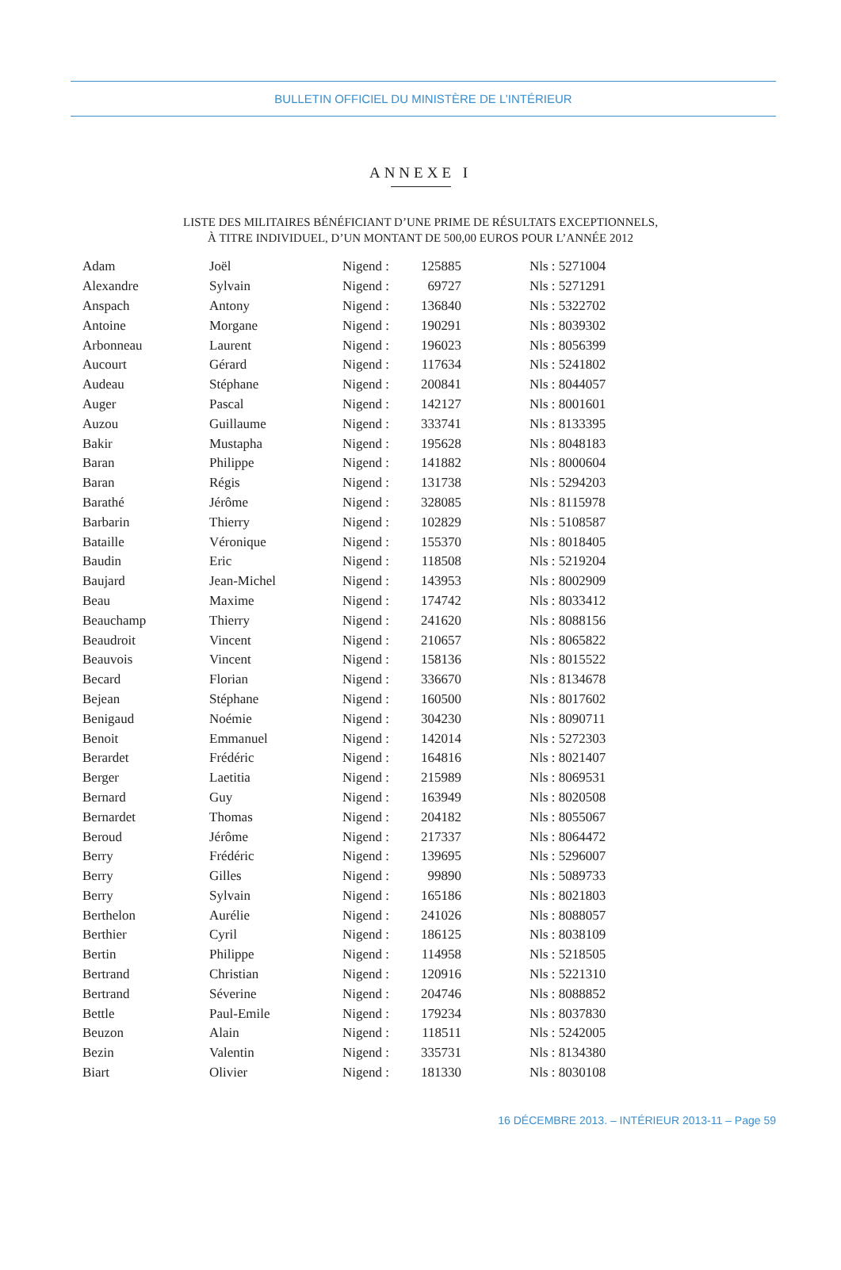BULLETIN OFFICIEL DU MINISTÈRE DE L’INTÉRIEUR
ANNEXE I
LISTE DES MILITAIRES BÉNÉFICIANT D’UNE PRIME DE RÉSULTATS EXCEPTIONNELS,
À TITRE INDIVIDUEL, D’UN MONTANT DE 500,00 EUROS POUR L’ANNÉE 2012
| Adam | Joël | Nigend : | 125885 | Nls : 5271004 |
| Alexandre | Sylvain | Nigend : | 69727 | Nls : 5271291 |
| Anspach | Antony | Nigend : | 136840 | Nls : 5322702 |
| Antoine | Morgane | Nigend : | 190291 | Nls : 8039302 |
| Arbonneau | Laurent | Nigend : | 196023 | Nls : 8056399 |
| Aucourt | Gérard | Nigend : | 117634 | Nls : 5241802 |
| Audeau | Stéphane | Nigend : | 200841 | Nls : 8044057 |
| Auger | Pascal | Nigend : | 142127 | Nls : 8001601 |
| Auzou | Guillaume | Nigend : | 333741 | Nls : 8133395 |
| Bakir | Mustapha | Nigend : | 195628 | Nls : 8048183 |
| Baran | Philippe | Nigend : | 141882 | Nls : 8000604 |
| Baran | Régis | Nigend : | 131738 | Nls : 5294203 |
| Barathé | Jérôme | Nigend : | 328085 | Nls : 8115978 |
| Barbarin | Thierry | Nigend : | 102829 | Nls : 5108587 |
| Bataille | Véronique | Nigend : | 155370 | Nls : 8018405 |
| Baudin | Eric | Nigend : | 118508 | Nls : 5219204 |
| Baujard | Jean-Michel | Nigend : | 143953 | Nls : 8002909 |
| Beau | Maxime | Nigend : | 174742 | Nls : 8033412 |
| Beauchamp | Thierry | Nigend : | 241620 | Nls : 8088156 |
| Beaudroit | Vincent | Nigend : | 210657 | Nls : 8065822 |
| Beauvois | Vincent | Nigend : | 158136 | Nls : 8015522 |
| Becard | Florian | Nigend : | 336670 | Nls : 8134678 |
| Bejean | Stéphane | Nigend : | 160500 | Nls : 8017602 |
| Benigaud | Noémie | Nigend : | 304230 | Nls : 8090711 |
| Benoit | Emmanuel | Nigend : | 142014 | Nls : 5272303 |
| Berardet | Frédéric | Nigend : | 164816 | Nls : 8021407 |
| Berger | Laetitia | Nigend : | 215989 | Nls : 8069531 |
| Bernard | Guy | Nigend : | 163949 | Nls : 8020508 |
| Bernardet | Thomas | Nigend : | 204182 | Nls : 8055067 |
| Beroud | Jérôme | Nigend : | 217337 | Nls : 8064472 |
| Berry | Frédéric | Nigend : | 139695 | Nls : 5296007 |
| Berry | Gilles | Nigend : | 99890 | Nls : 5089733 |
| Berry | Sylvain | Nigend : | 165186 | Nls : 8021803 |
| Berthelon | Aurélie | Nigend : | 241026 | Nls : 8088057 |
| Berthier | Cyril | Nigend : | 186125 | Nls : 8038109 |
| Bertin | Philippe | Nigend : | 114958 | Nls : 5218505 |
| Bertrand | Christian | Nigend : | 120916 | Nls : 5221310 |
| Bertrand | Séverine | Nigend : | 204746 | Nls : 8088852 |
| Bettle | Paul-Emile | Nigend : | 179234 | Nls : 8037830 |
| Beuzon | Alain | Nigend : | 118511 | Nls : 5242005 |
| Bezin | Valentin | Nigend : | 335731 | Nls : 8134380 |
| Biart | Olivier | Nigend : | 181330 | Nls : 8030108 |
16 DÉCEMBRE 2013. – INTÉRIEUR 2013-11 – Page 59